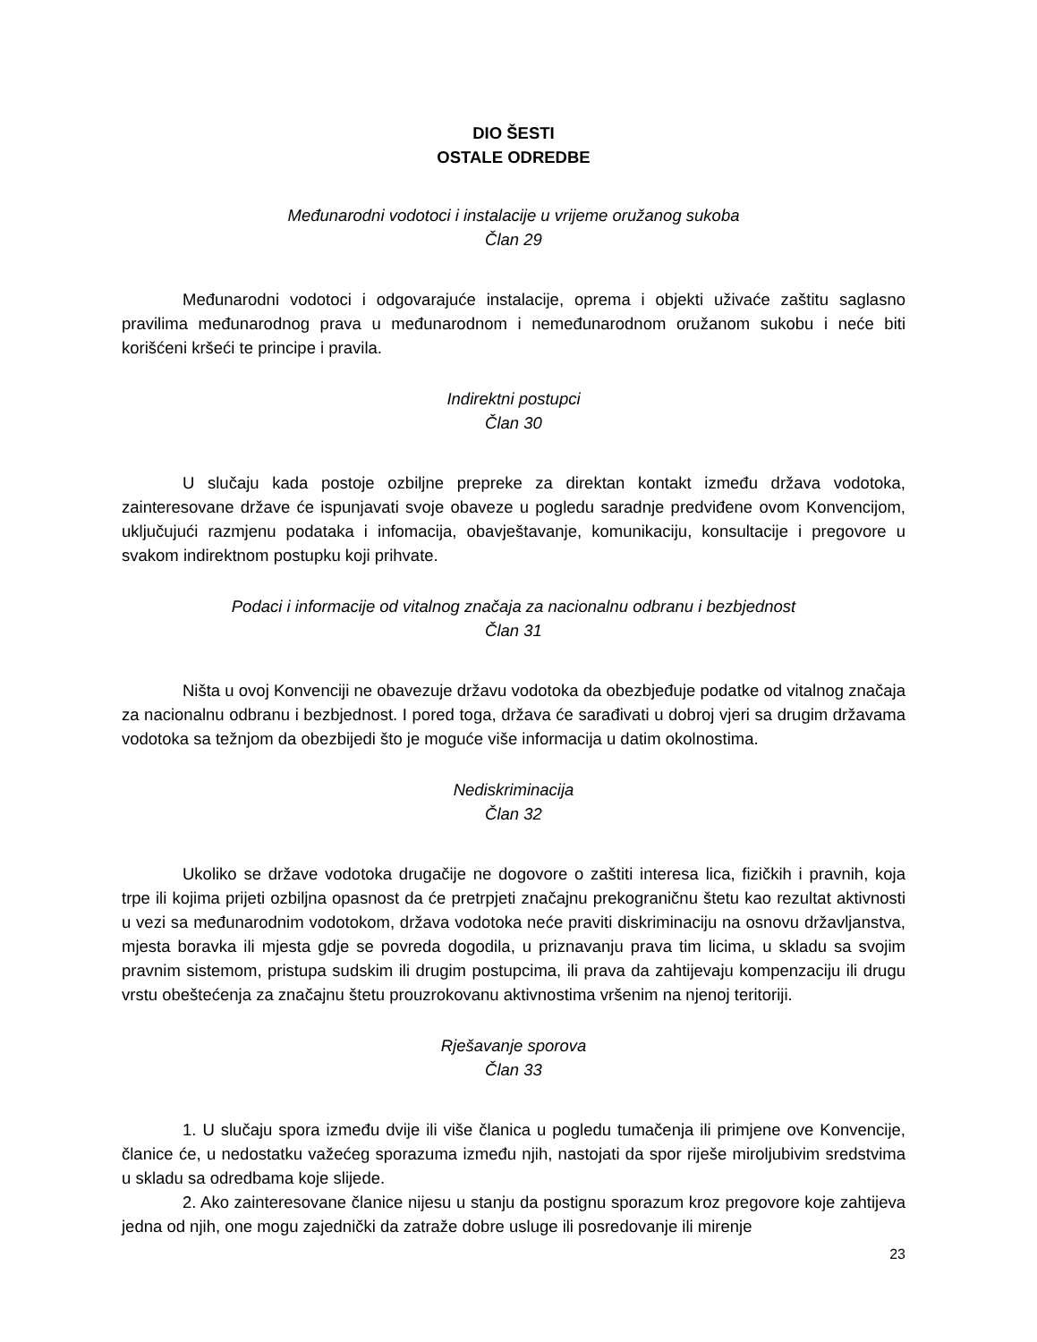DIO ŠESTI
OSTALE ODREDBE
Međunarodni vodotoci i instalacije u vrijeme oružanog sukoba
Član 29
Međunarodni vodotoci i odgovarajuće instalacije, oprema i objekti uživaće zaštitu saglasno pravilima međunarodnog prava u međunarodnom i nemeđunarodnom oružanom sukobu i neće biti korišćeni kršeći te principe i pravila.
Indirektni postupci
Član 30
U slučaju kada postoje ozbiljne prepreke za direktan kontakt između država vodotoka, zainteresovane države će ispunjavati svoje obaveze u pogledu saradnje predviđene ovom Konvencijom, uključujući razmjenu podataka i infomacija, obavještavanje, komunikaciju, konsultacije i pregovore u svakom indirektnom postupku koji prihvate.
Podaci i informacije od vitalnog značaja za nacionalnu odbranu i bezbjednost
Član 31
Ništa u ovoj Konvenciji ne obavezuje državu vodotoka da obezbjeđuje podatke od vitalnog značaja za nacionalnu odbranu i bezbjednost. I pored toga, država će sarađivati u dobroj vjeri sa drugim državama vodotoka sa težnjom da obezbijedi što je moguće više informacija u datim okolnostima.
Nediskriminacija
Član 32
Ukoliko se države vodotoka drugačije ne dogovore o zaštiti interesa lica, fizičkih i pravnih, koja trpe ili kojima prijeti ozbiljna opasnost da će pretrpjeti značajnu prekograničnu štetu kao rezultat aktivnosti u vezi sa međunarodnim vodotokom, država vodotoka neće praviti diskriminaciju na osnovu državljanstva, mjesta boravka ili mjesta gdje se povreda dogodila, u priznavanju prava tim licima, u skladu sa svojim pravnim sistemom, pristupa sudskim ili drugim postupcima, ili prava da zahtijevaju kompenzaciju ili drugu vrstu obeštećenja za značajnu štetu prouzrokovanu aktivnostima vršenim na njenoj teritoriji.
Rješavanje sporova
Član 33
1. U slučaju spora između dvije ili više članica u pogledu tumačenja ili primjene ove Konvencije, članice će, u nedostatku važećeg sporazuma između njih, nastojati da spor riješe miroljubivim sredstvima u skladu sa odredbama koje slijede.
2. Ako zainteresovane članice nijesu u stanju da postignu sporazum kroz pregovore koje zahtijeva jedna od njih, one mogu zajednički da zatraže dobre usluge ili posredovanje ili mirenje
23